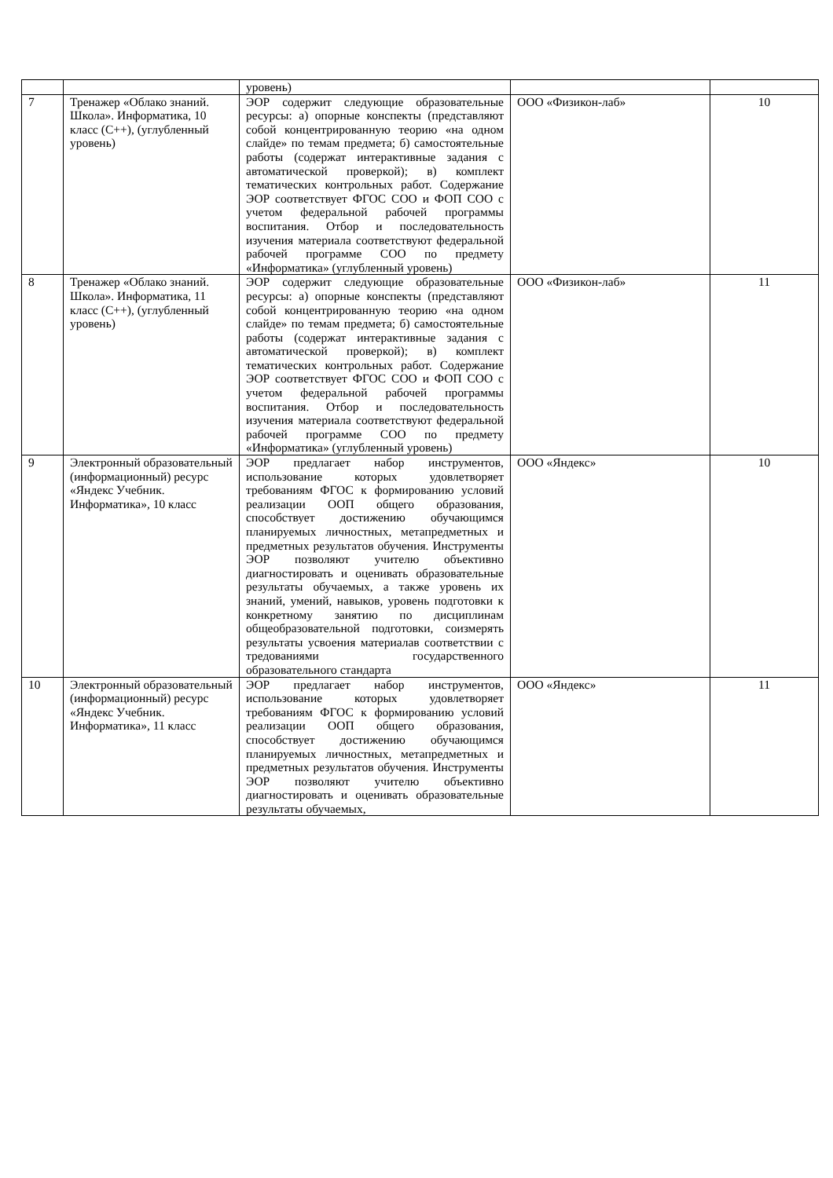| | | уровень) | | |
| 7 | Тренажер «Облако знаний. Школа». Информатика, 10 класс (C++), (углубленный уровень) | ЭОР содержит следующие образовательные ресурсы: а) опорные конспекты (представляют собой концентрированную теорию «на одном слайде» по темам предмета; б) самостоятельные работы (содержат интерактивные задания с автоматической проверкой); в) комплект тематических контрольных работ. Содержание ЭОР соответствует ФГОС СОО и ФОП СОО с учетом федеральной рабочей программы воспитания. Отбор и последовательность изучения материала соответствуют федеральной рабочей программе СОО по предмету «Информатика» (углубленный уровень) | ООО «Физикон-лаб» | 10 |
| 8 | Тренажер «Облако знаний. Школа». Информатика, 11 класс (C++), (углубленный уровень) | ЭОР содержит следующие образовательные ресурсы: а) опорные конспекты (представляют собой концентрированную теорию «на одном слайде» по темам предмета; б) самостоятельные работы (содержат интерактивные задания с автоматической проверкой); в) комплект тематических контрольных работ. Содержание ЭОР соответствует ФГОС СОО и ФОП СОО с учетом федеральной рабочей программы воспитания. Отбор и последовательность изучения материала соответствуют федеральной рабочей программе СОО по предмету «Информатика» (углубленный уровень) | ООО «Физикон-лаб» | 11 |
| 9 | Электронный образовательный (информационный) ресурс «Яндекс Учебник. Информатика», 10 класс | ЭОР предлагает набор инструментов, использование которых удовлетворяет требованиям ФГОС к формированию условий реализации ООП общего образования, способствует достижению обучающимся планируемых личностных, метапредметных и предметных результатов обучения. Инструменты ЭОР позволяют учителю объективно диагностировать и оценивать образовательные результаты обучаемых, а также уровень их знаний, умений, навыков, уровень подготовки к конкретному занятию по дисциплинам общеобразовательной подготовки, соизмерять результаты усвоения материалав соответствии с тредованиями государственного образовательного стандарта | ООО «Яндекс» | 10 |
| 10 | Электронный образовательный (информационный) ресурс «Яндекс Учебник. Информатика», 11 класс | ЭОР предлагает набор инструментов, использование которых удовлетворяет требованиям ФГОС к формированию условий реализации ООП общего образования, способствует достижению обучающимся планируемых личностных, метапредметных и предметных результатов обучения. Инструменты ЭОР позволяют учителю объективно диагностировать и оценивать образовательные результаты обучаемых, | ООО «Яндекс» | 11 |